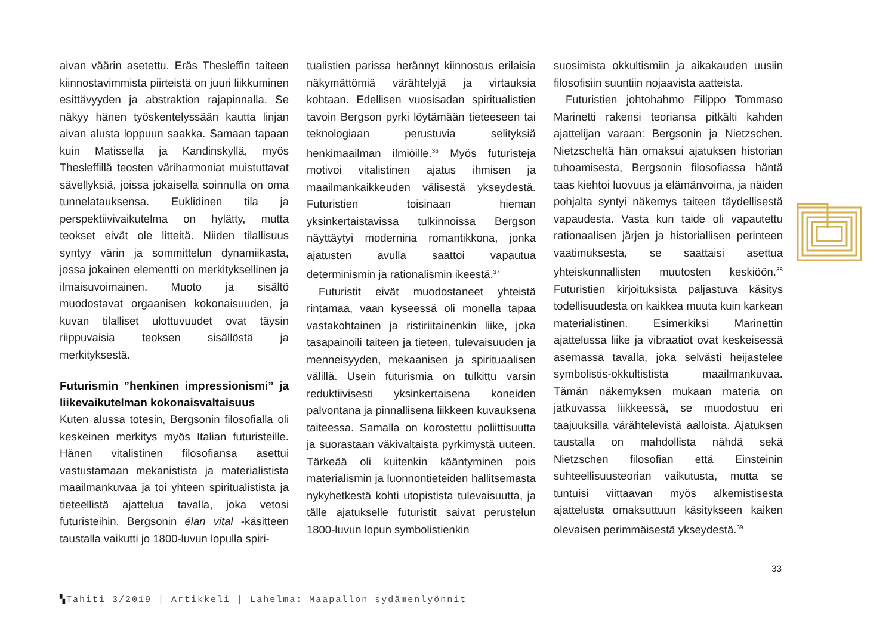aivan väärin asetettu. Eräs Thesleffin taiteen kiinnostavimmista piirteistä on juuri liikkuminen esittävyyden ja abstraktion rajapinnalla. Se näkyy hänen työskentelyssään kautta linjan aivan alusta loppuun saakka. Samaan tapaan kuin Matissella ja Kandinskyllä, myös Thesleffillä teosten väriharmoniat muistuttavat sävellyksiä, joissa jokaisella soinnulla on oma tunnelatauksensa. Euklidinen tila ja perspektiivivaikutelma on hylätty, mutta teokset eivät ole litteitä. Niiden tilallisuus syntyy värin ja sommittelun dynamiikasta, jossa jokainen elementti on merkityksellinen ja ilmaisuvoimainen. Muoto ja sisältö muodostavat orgaanisen kokonaisuuden, ja kuvan tilalliset ulottuvuudet ovat täysin riippuvaisia teoksen sisällöstä ja merkityksestä.
Futurismin ”henkinen impressionismi” ja liikevaikutelman kokonaisvaltaisuus
Kuten alussa totesin, Bergsonin filosofialla oli keskeinen merkitys myös Italian futuristeille. Hänen vitalistinen filosofiansa asettui vastustamaan mekanistista ja materialistista maailmankuvaa ja toi yhteen spiritualistista ja tieteellistä ajattelua tavalla, joka vetosi futuristeihin. Bergsonin élan vital -käsitteen taustalla vaikutti jo 1800-luvun lopulla spiri-
tualistien parissa herännyt kiinnostus erilaisia näkymättömiä värähtelyjä ja virtauksia kohtaan. Edellisen vuosisadan spiritualistien tavoin Bergson pyrki löytämään tieteeseen tai teknologiaan perustuvia selityksiä henkimaailman ilmiöille.<sup>36</sup> Myös futuristeja motivoi vitalistinen ajatus ihmisen ja maailmankaikkeuden välisestä ykseydestä. Futuristien toisinaan hieman yksinkertaistavissa tulkinnoissa Bergson näyttäytyi modernina romantikkona, jonka ajatusten avulla saattoi vapautua determinismin ja rationalismin ikeestä.<sup>37</sup>
Futuristit eivät muodostaneet yhteistä rintamaa, vaan kyseessä oli monella tapaa vastakohtainen ja ristiriitainenkin liike, joka tasapainoili taiteen ja tieteen, tulevaisuuden ja menneisyyden, mekaanisen ja spirituaalisen välillä. Usein futurismia on tulkittu varsin reduktiivisesti yksinkertaisena koneiden palvontana ja pinnallisena liikkeen kuvauksena taiteessa. Samalla on korostettu poliittisuutta ja suorastaan väkivaltaista pyrkimystä uuteen. Tärkeää oli kuitenkin kääntyminen pois materialismin ja luonnontieteiden hallitsemasta nykyhetkestä kohti utopistista tulevaisuutta, ja tälle ajatukselle futuristit saivat perustelun 1800-luvun lopun symbolistienkin
suosimista okkultismiin ja aikakauden uusiin filosofisiin suuntiin nojaavista aatteista.
Futuristien johtohahmo Filippo Tommaso Marinetti rakensi teoriansa pitkälti kahden ajattelijan varaan: Bergsonin ja Nietzschen. Nietzscheltä hän omaksui ajatuksen historian tuhoamisesta, Bergsonin filosofiassa häntä taas kiehtoi luovuus ja elämänvoima, ja näiden pohjalta syntyi näkemys taiteen täydellisestä vapaudesta. Vasta kun taide oli vapautettu rationaalisen järjen ja historiallisen perinteen vaatimuksesta, se saattaisi asettua yhteiskunnallisten muutosten keskiöön.<sup>38</sup> Futuristien kirjoituksista paljastuva käsitys todellisuudesta on kaikkea muuta kuin karkean materialistinen. Esimerkiksi Marinettin ajattelussa liike ja vibraatiot ovat keskeisessä asemassa tavalla, joka selvästi heijastelee symbolistis-okkultistista maailmankuvaa. Tämän näkemyksen mukaan materia on jatkuvassa liikkeessä, se muodostuu eri taajuuksilla värähtelevistä aalloista. Ajatuksen taustalla on mahdollista nähdä sekä Nietzschen filosofian että Einsteinin suhteellisuusteorian vaikutusta, mutta se tuntuisi viittaavan myös alkemistisesta ajattelusta omaksuttuun käsitykseen kaiken olevaisen perimmäisestä ykseydestä.<sup>39</sup>
33
▚Tahiti 3/2019 | Artikkeli | Lahelma: Maapallon sydämenlyönnit